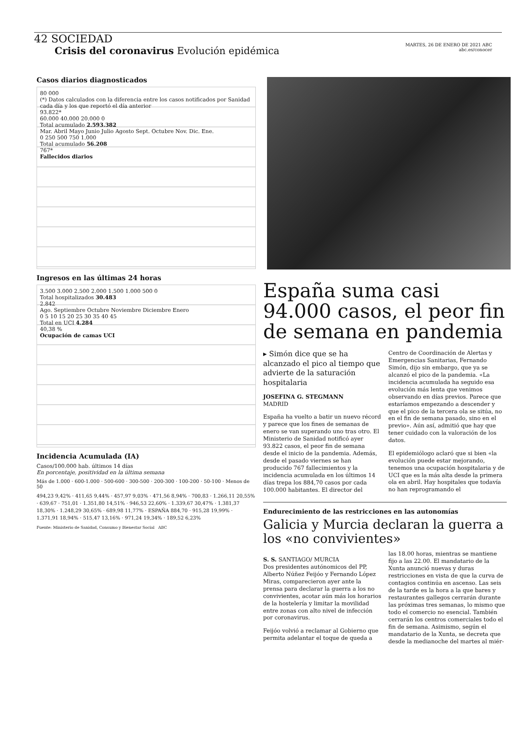MARTES, 26 DE ENERO DE 2021 ABC
abc.es/conocer
42 SOCIEDAD
Crisis del coronavirus Evolución epidémica
Casos diarios diagnosticados
80 000
(*) Datos calculados con la diferencia entre los casos notificados por Sanidad cada día y los que reportó el día anterior
93.822*
60.000 40.000 20.000 0
Total acumulado 2.593.382
Mar. Abril Mayo Junio Julio Agosto Sept. Octubre Nov. Dic. Ene.
0 250 500 750 1.000
Total acumulado 56.208
767*
Fallecidos diarios
Ingresos en las últimas 24 horas
3.500 3.000 2.500 2.000 1.500 1.000 500 0
Total hospitalizados 30.483
2.842
Ago. Septiembre Octubre Noviembre Diciembre Enero
0 5 10 15 20 25 30 35 40 45
Total en UCI 4.284
40,38 %
Ocupación de camas UCI
Incidencia Acumulada (IA)
Casos/100.000 hab. últimos 14 días
En porcentaje, positividad en la última semana
Más de 1.000 · 600-1.000 · 500-600 · 300-500 · 200-300 · 100-200 · 50-100 · Menos de 50
494,23 9,42% · 411,65 9,44% · 457,97 9,03% · 471,56 8,94% · 700,83 · 1.266,11 20,55% · 639,67 · 751,01 · 1.351,80 14,51% · 946,53 22,60% · 1.339,67 30,47% · 1.381,37 18,30% · 1.248,29 30,65% · 689,98 11,77% · ESPAÑA 884,70 · 915,28 19,99% · 1.371,91 18,94% · 515,47 13,16% · 971,24 19,34% · 189,52 6,23%
Fuente: Ministerio de Sanidad, Consumo y Bienestar Social ABC
España suma casi 94.000 casos, el peor fin de semana en pandemia
▸ Simón dice que se ha alcanzado el pico al tiempo que advierte de la saturación hospitalaria
JOSEFINA G. STEGMANN
MADRID
España ha vuelto a batir un nuevo récord y parece que los fines de semanas de enero se van superando uno tras otro. El Ministerio de Sanidad notificó ayer 93.822 casos, el peor fin de semana desde el inicio de la pandemia. Además, desde el pasado viernes se han producido 767 fallecimientos y la incidencia acumulada en los últimos 14 días trepa los 884,70 casos por cada 100.000 habitantes. El director del Centro de Coordinación de Alertas y Emergencias Sanitarias, Fernando Simón, dijo sin embargo, que ya se alcanzó el pico de la pandemia. «La incidencia acumulada ha seguido esa evolución más lenta que venimos observando en días previos. Parece que estaríamos empezando a descender y que el pico de la tercera ola se sitúa, no en el fin de semana pasado, sino en el previo». Aún así, admitió que hay que tener cuidado con la valoración de los datos.
El epidemiólogo aclaró que si bien «la evolución puede estar mejorando, tenemos una ocupación hospitalaria y de UCI que es la más alta desde la primera ola en abril. Hay hospitales que todavía no han reprogramando el
Endurecimiento de las restricciones en las autonomías
Galicia y Murcia declaran la guerra a los «no convivientes»
S. S. SANTIAGO/ MURCIA
Dos presidentes autónomicos del PP, Alberto Núñez Feijóo y Fernando López Miras, comparecieron ayer ante la prensa para declarar la guerra a los no convivientes, acotar aún más los horarios de la hostelería y limitar la movilidad entre zonas con alto nivel de infección por coronavirus.
Feijóo volvió a reclamar al Gobierno que permita adelantar el toque de queda a las 18.00 horas, mientras se mantiene fijo a las 22.00. El mandatario de la Xunta anunció nuevas y duras restricciones en vista de que la curva de contagios continúa en ascenso. Las seis de la tarde es la hora a la que bares y restaurantes gallegos cerrarán durante las próximas tres semanas, lo mismo que todo el comercio no esencial. También cerrarán los centros comerciales todo el fin de semana. Asimismo, según el mandatario de la Xunta, se decreta que desde la medianoche del martes al miér-